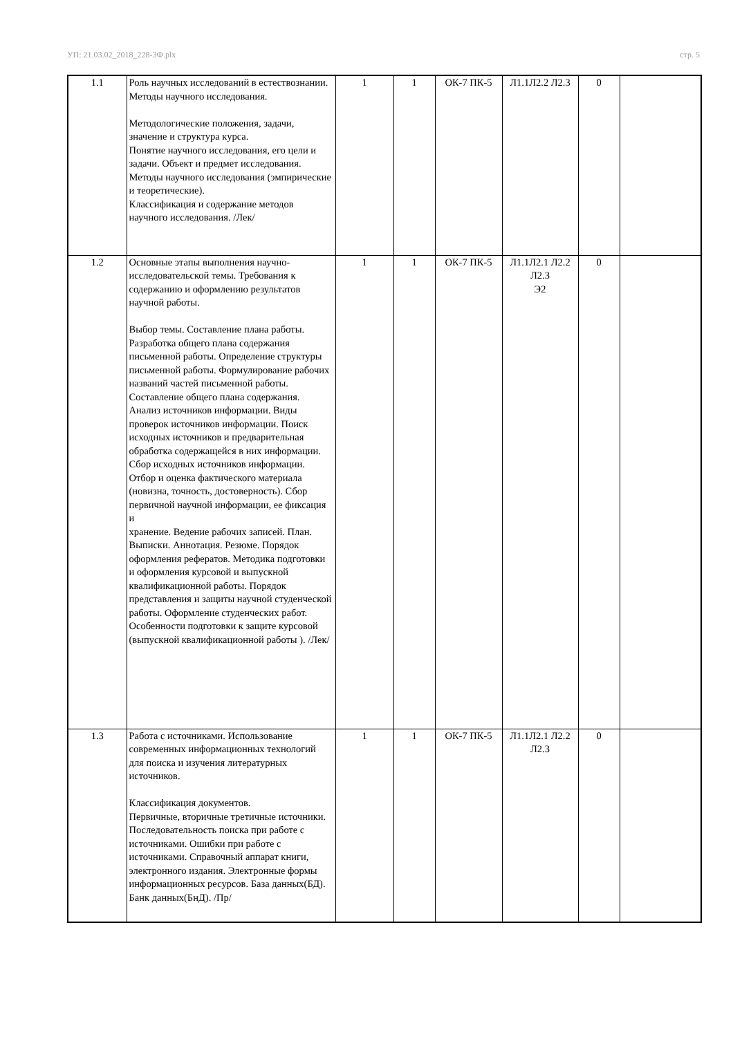УП: 21.03.02_2018_228-3Ф.plx стр. 5
| 1.1 | Роль научных исследований в естествознании. Методы научного исследования. Методологические положения, задачи, значение и структура курса. Понятие научного исследования, его цели и задачи. Объект и предмет исследования. Методы научного исследования (эмпирические и теоретические). Классификация и содержание методов научного исследования. /Лек/ | 1 | 1 | ОК-7 ПК-5 | Л1.1Л2.2 Л2.3 | 0 | |
| 1.2 | Основные этапы выполнения научно-исследовательской темы. Требования к содержанию и оформлению результатов научной работы. Выбор темы. Составление плана работы. Разработка общего плана содержания письменной работы. Определение структуры письменной работы. Формулирование рабочих названий частей письменной работы. Составление общего плана содержания. Анализ источников информации. Виды проверок источников информации. Поиск исходных источников и предварительная обработка содержащейся в них информации. Сбор исходных источников информации. Отбор и оценка фактического материала (новизна, точность, достоверность). Сбор первичной научной информации, ее фиксация и хранение. Ведение рабочих записей. План. Выписки. Аннотация. Резюме. Порядок оформления рефератов. Методика подготовки и оформления курсовой и выпускной квалификационной работы. Порядок представления и защиты научной студенческой работы. Оформление студенческих работ. Особенности подготовки к защите курсовой (выпускной квалификационной работы ). /Лек/ | 1 | 1 | ОК-7 ПК-5 | Л1.1Л2.1 Л2.2 Л2.3 Э2 | 0 | |
| 1.3 | Работа с источниками. Использование современных информационных технологий для поиска и изучения литературных источников. Классификация документов. Первичные, вторичные третичные источники. Последовательность поиска при работе с источниками. Ошибки при работе с источниками. Справочный аппарат книги, электронного издания. Электронные формы информационных ресурсов. База данных(БД). Банк данных(БнД). /Пр/ | 1 | 1 | ОК-7 ПК-5 | Л1.1Л2.1 Л2.2 Л2.3 | 0 | |